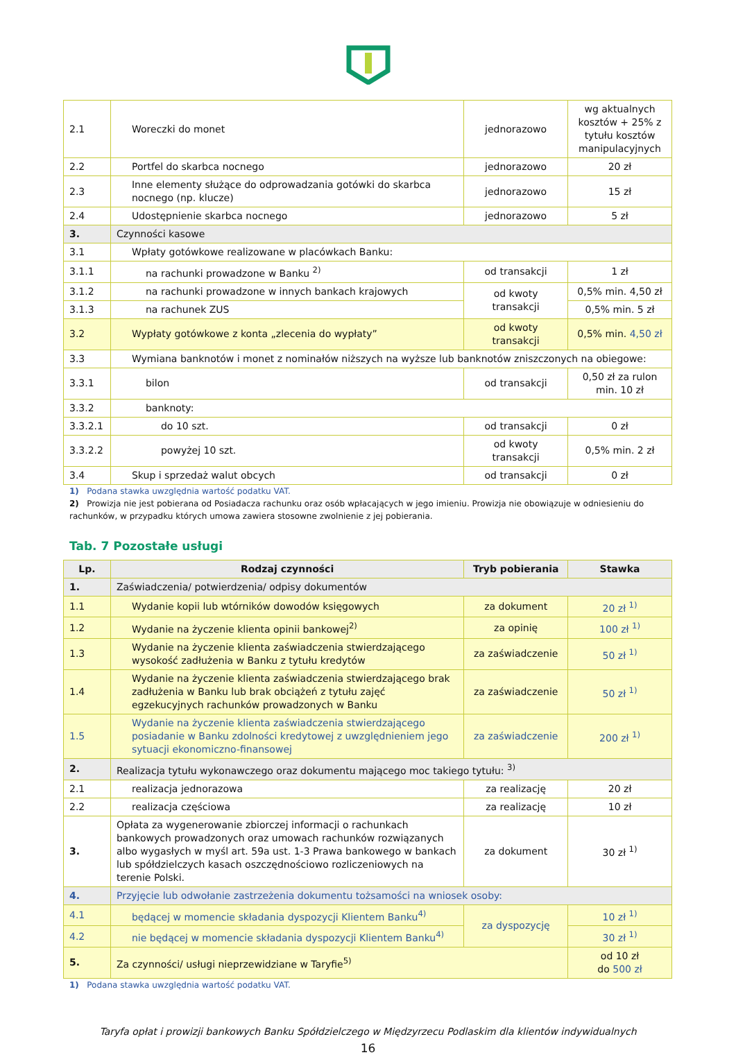| 2.1 | Woreczki do monet | jednorazowo | wg aktualnych kosztów + 25% z tytułu kosztów manipulacyjnych |
| 2.2 | Portfel do skarbca nocnego | jednorazowo | 20 zł |
| 2.3 | Inne elementy służące do odprowadzania gotówki do skarbca nocnego (np. klucze) | jednorazowo | 15 zł |
| 2.4 | Udostępnienie skarbca nocnego | jednorazowo | 5 zł |
| 3. | Czynności kasowe | | |
| 3.1 | Wpłaty gotówkowe realizowane w placówkach Banku: | | |
| 3.1.1 | na rachunki prowadzone w Banku <sup>2)</sup> | od transakcji | 1 zł |
| 3.1.2 | na rachunki prowadzone w innych bankach krajowych | od kwoty transakcji | 0,5% min. 4,50 zł |
| 3.1.3 | na rachunek ZUS | | 0,5% min. 5 zł |
| 3.2 | Wypłaty gotówkowe z konta „zlecenia do wypłaty” | od kwoty transakcji | 0,5% min. 4,50 zł |
| 3.3 | Wymiana banknotów i monet z nominałów niższych na wyższe lub banknotów zniszczonych na obiegowe: | | |
| 3.3.1 | bilon | od transakcji | 0,50 zł za rulon min. 10 zł |
| 3.3.2 | banknoty: | | |
| 3.3.2.1 | do 10 szt. | od transakcji | 0 zł |
| 3.3.2.2 | powyżej 10 szt. | od kwoty transakcji | 0,5% min. 2 zł |
| 3.4 | Skup i sprzedaż walut obcych | od transakcji | 0 zł |
1) Podana stawka uwzględnia wartość podatku VAT.
2) Prowizja nie jest pobierana od Posiadacza rachunku oraz osób wpłacających w jego imieniu. Prowizja nie obowiązuje w odniesieniu do rachunków, w przypadku których umowa zawiera stosowne zwolnienie z jej pobierania.
Tab. 7 Pozostałe usługi
| Lp. | Rodzaj czynności | Tryb pobierania | Stawka |
| --- | --- | --- | --- |
| 1. | Zaświadczenia/ potwierdzenia/ odpisy dokumentów | | |
| 1.1 | Wydanie kopii lub wtórników dowodów księgowych | za dokument | 20 zł <sup>1)</sup> |
| 1.2 | Wydanie na życzenie klienta opinii bankowej<sup>2)</sup> | za opinię | 100 zł <sup>1)</sup> |
| 1.3 | Wydanie na życzenie klienta zaświadczenia stwierdzającego wysokość zadłużenia w Banku z tytułu kredytów | za zaświadczenie | 50 zł <sup>1)</sup> |
| 1.4 | Wydanie na życzenie klienta zaświadczenia stwierdzającego brak zadłużenia w Banku lub brak obciążeń z tytułu zajęć egzekucyjnych rachunków prowadzonych w Banku | za zaświadczenie | 50 zł <sup>1)</sup> |
| 1.5 | Wydanie na życzenie klienta zaświadczenia stwierdzającego posiadanie w Banku zdolności kredytowej z uwzględnieniem jego sytuacji ekonomiczno-finansowej | za zaświadczenie | 200 zł <sup>1)</sup> |
| 2. | Realizacja tytułu wykonawczego oraz dokumentu mającego moc takiego tytułu: <sup>3)</sup> | | |
| 2.1 | realizacja jednorazowa | za realizację | 20 zł |
| 2.2 | realizacja częściowa | za realizację | 10 zł |
| 3. | Opłata za wygenerowanie zbiorczej informacji o rachunkach bankowych prowadzonych oraz umowach rachunków rozwiązanych albo wygasłych w myśl art. 59a ust. 1-3 Prawa bankowego w bankach lub spółdzielczych kasach oszczędnościowo rozliczeniowych na terenie Polski. | za dokument | 30 zł <sup>1)</sup> |
| 4. | Przyjęcie lub odwołanie zastrzeżenia dokumentu tożsamości na wniosek osoby: | | |
| 4.1 | będącej w momencie składania dyspozycji Klientem Banku<sup>4)</sup> | za dyspozycję | 10 zł <sup>1)</sup> |
| 4.2 | nie będącej w momencie składania dyspozycji Klientem Banku<sup>4)</sup> | | 30 zł <sup>1)</sup> |
| 5. | Za czynności/ usługi nieprzewidziane w Taryfie<sup>5)</sup> | | od 10 zł do 500 zł |
1) Podana stawka uwzględnia wartość podatku VAT.
Taryfa opłat i prowizji bankowych Banku Spółdzielczego w Międzyrzecu Podlaskim dla klientów indywidualnych
16